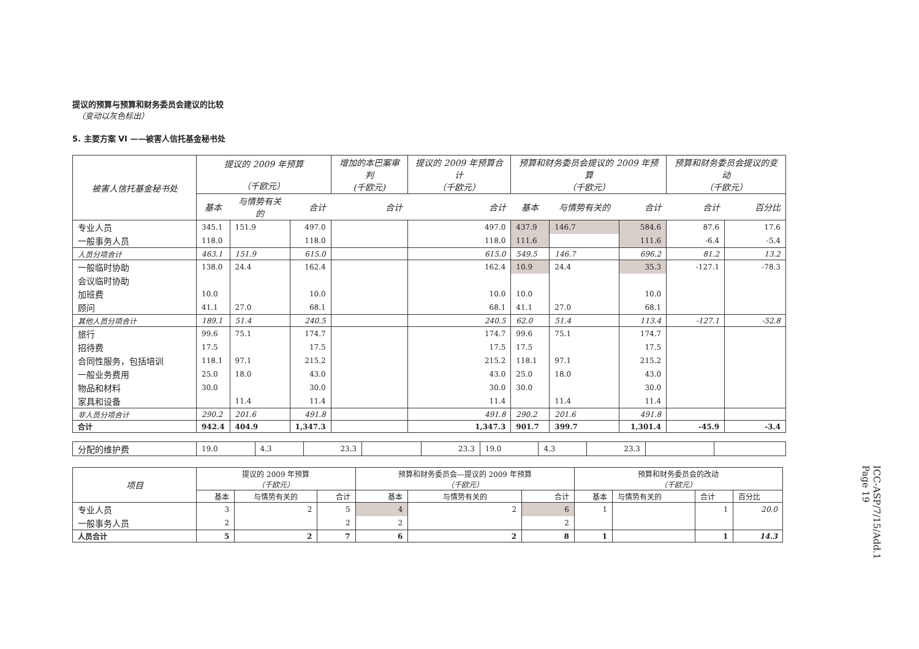提议的预算与预算和财务委员会建议的比较
（变动以灰色标出）
5. 主要方案 VI ——被害人信托基金秘书处
| 被害人信托基金秘书处 | 提议的 2009 年预算 （千欧元） | | | 增加的本巴案审判 (千欧元) | 提议的 2009 年预算合计 （千欧元） | 预算和财务委员会提议的 2009 年预算 （千欧元） | | | 预算和财务委员会提议的变动 （千欧元） | |
| --- | --- | --- | --- | --- | --- | --- | --- | --- | --- | --- |
| | 基本 | 与情势有关的 | 合计 | 合计 | 合计 | 基本 | 与情势有关的 | 合计 | 合计 | 百分比 |
| 专业人员 | 345.1 | 151.9 | 497.0 | | 497.0 | 437.9 | 146.7 | 584.6 | 87.6 | 17.6 |
| 一般事务人员 | 118.0 | | 118.0 | | 118.0 | 111.6 | | 111.6 | -6.4 | -5.4 |
| 人员分项合计 | 463.1 | 151.9 | 615.0 | | 615.0 | 549.5 | 146.7 | 696.2 | 81.2 | 13.2 |
| 一般临时协助 | 138.0 | 24.4 | 162.4 | | 162.4 | 10.9 | 24.4 | 35.3 | -127.1 | -78.3 |
| 会议临时协助 | | | | | | | | | | |
| 加班费 | 10.0 | | 10.0 | | 10.0 | 10.0 | | 10.0 | | |
| 顾问 | 41.1 | 27.0 | 68.1 | | 68.1 | 41.1 | 27.0 | 68.1 | | |
| 其他人员分项合计 | 189.1 | 51.4 | 240.5 | | 240.5 | 62.0 | 51.4 | 113.4 | -127.1 | -52.8 |
| 旅行 | 99.6 | 75.1 | 174.7 | | 174.7 | 99.6 | 75.1 | 174.7 | | |
| 招待费 | 17.5 | | 17.5 | | 17.5 | 17.5 | | 17.5 | | |
| 合同性服务，包括培训 | 118.1 | 97.1 | 215.2 | | 215.2 | 118.1 | 97.1 | 215.2 | | |
| 一般业务费用 | 25.0 | 18.0 | 43.0 | | 43.0 | 25.0 | 18.0 | 43.0 | | |
| 物品和材料 | 30.0 | | 30.0 | | 30.0 | 30.0 | | 30.0 | | |
| 家具和设备 | | 11.4 | 11.4 | | 11.4 | | 11.4 | 11.4 | | |
| 非人员分项合计 | 290.2 | 201.6 | 491.8 | | 491.8 | 290.2 | 201.6 | 491.8 | | |
| 合计 | 942.4 | 404.9 | 1,347.3 | | 1,347.3 | 901.7 | 399.7 | 1,301.4 | -45.9 | -3.4 |
| 分配的维护费 | 19.0 | 4.3 | 23.3 | | 23.3 | 19.0 | 4.3 | 23.3 | | |
| 项目 | 提议的 2009 年预算 （千欧元） | | | 预算和财务委员会—提议的 2009 年预算 （千欧元） | | | 预算和财务委员会的改动 （千欧元） | | | |
| | 基本 | 与情势有关的 | 合计 | 基本 | 与情势有关的 | 合计 | 基本 | 与情势有关的 | 合计 | 百分比 |
| 专业人员 | 3 | 2 | 5 | 4 | 2 | 6 | 1 | | 1 | 20.0 |
| 一般事务人员 | 2 | | 2 | 2 | | 2 | | | | |
| 人员合计 | 5 | 2 | 7 | 6 | 2 | 8 | 1 | | 1 | 14.3 |
ICC-ASP/7/15/Add.1
Page 19